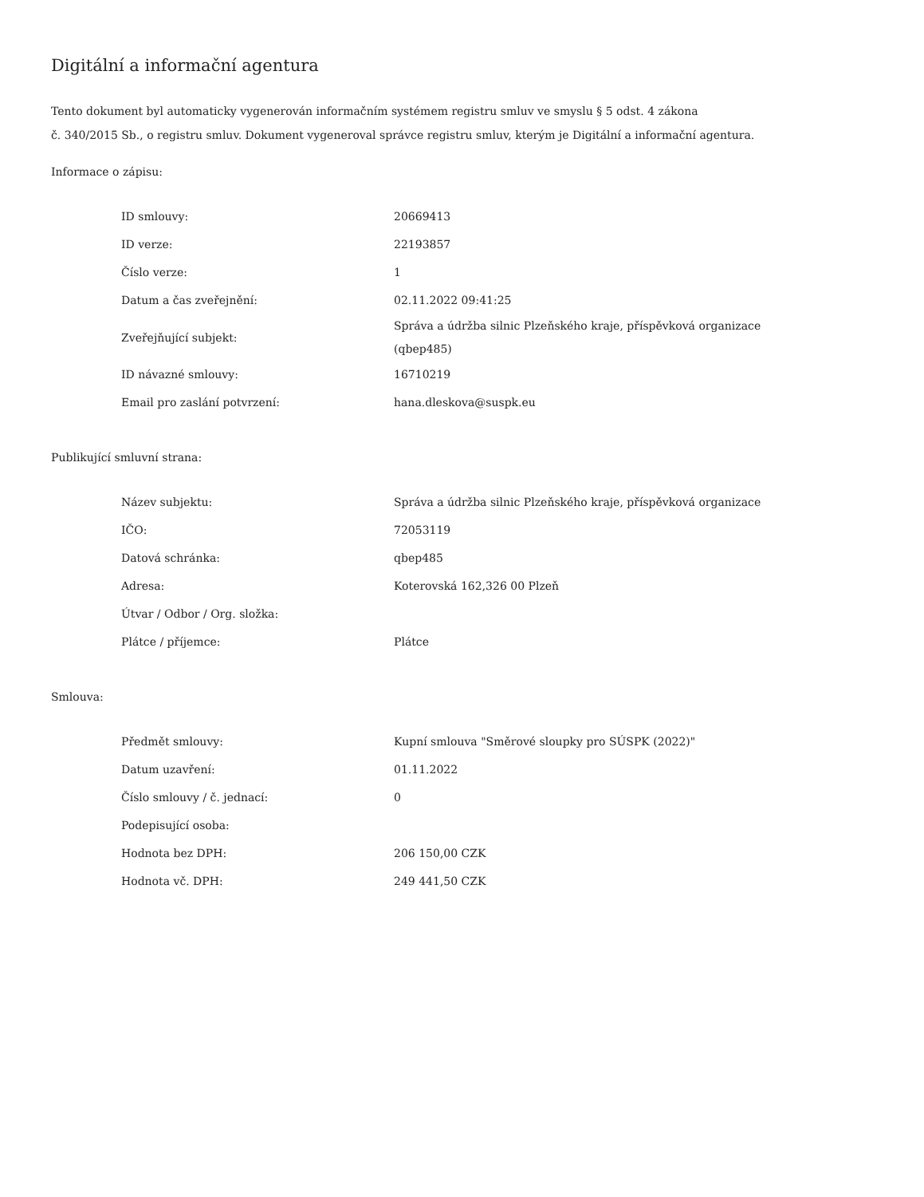Digitální a informační agentura
Tento dokument byl automaticky vygenerován informačním systémem registru smluv ve smyslu § 5 odst. 4 zákona
č. 340/2015 Sb., o registru smluv. Dokument vygeneroval správce registru smluv, kterým je Digitální a informační agentura.
Informace o zápisu:
| ID smlouvy: | 20669413 |
| ID verze: | 22193857 |
| Číslo verze: | 1 |
| Datum a čas zveřejnění: | 02.11.2022 09:41:25 |
| Zveřejňující subjekt: | Správa a údržba silnic Plzeňského kraje, příspěvková organizace (qbep485) |
| ID návazné smlouvy: | 16710219 |
| Email pro zaslání potvrzení: | hana.dleskova@suspk.eu |
Publikující smluvní strana:
| Název subjektu: | Správa a údržba silnic Plzeňského kraje, příspěvková organizace |
| IČO: | 72053119 |
| Datová schránka: | qbep485 |
| Adresa: | Koterovská 162,326 00 Plzeň |
| Útvar / Odbor / Org. složka: | |
| Plátce / příjemce: | Plátce |
Smlouva:
| Předmět smlouvy: | Kupní smlouva "Směrové sloupky pro SÚSPK (2022)" |
| Datum uzavření: | 01.11.2022 |
| Číslo smlouvy / č. jednací: | 0 |
| Podepisující osoba: | |
| Hodnota bez DPH: | 206 150,00 CZK |
| Hodnota vč. DPH: | 249 441,50 CZK |